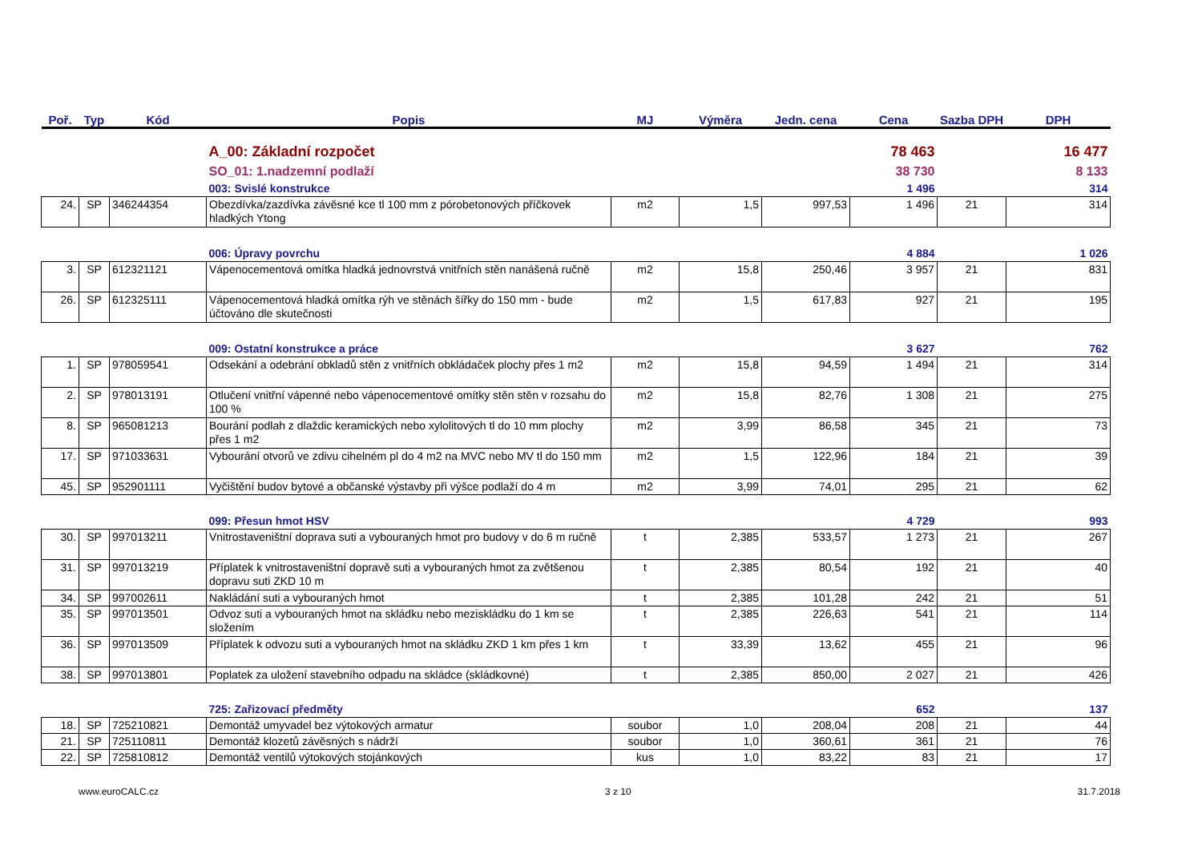| Poř. | Typ | Kód | Popis | MJ | Výměra | Jedn. cena | Cena | Sazba DPH | DPH |
| --- | --- | --- | --- | --- | --- | --- | --- | --- | --- |
| | | | A_00: Základní rozpočet | | | | 78 463 | | 16 477 |
| | | | SO_01: 1.nadzemní podlaží | | | | 38 730 | | 8 133 |
| | | | 003: Svislé konstrukce | | | | 1 496 | | 314 |
| 24. | SP | 346244354 | Obezdívka/zazdívka závěsné kce tl 100 mm z pórobetonových příčkovek hladkých Ytong | m2 | 1,5 | 997,53 | 1 496 | 21 | 314 |
| | | | 006: Úpravy povrchu | | | | 4 884 | | 1 026 |
| 3. | SP | 612321121 | Vápenocementová omítka hladká jednovrstvá vnitřních stěn nanášená ručně | m2 | 15,8 | 250,46 | 3 957 | 21 | 831 |
| 26. | SP | 612325111 | Vápenocementová hladká omítka rýh ve stěnách šířky do 150 mm - bude účtováno dle skutečnosti | m2 | 1,5 | 617,83 | 927 | 21 | 195 |
| | | | 009: Ostatní konstrukce a práce | | | | 3 627 | | 762 |
| 1. | SP | 978059541 | Odsekání a odebrání obkladů stěn z vnitřních obkládaček plochy přes 1 m2 | m2 | 15,8 | 94,59 | 1 494 | 21 | 314 |
| 2. | SP | 978013191 | Otlučení vnitřní vápenné nebo vápenocementové omítky stěn stěn v rozsahu do 100 % | m2 | 15,8 | 82,76 | 1 308 | 21 | 275 |
| 8. | SP | 965081213 | Bourání podlah z dlaždic keramických nebo xylolitových tl do 10 mm plochy přes 1 m2 | m2 | 3,99 | 86,58 | 345 | 21 | 73 |
| 17. | SP | 971033631 | Vybourání otvorů ve zdivu cihelném pl do 4 m2 na MVC nebo MV tl do 150 mm | m2 | 1,5 | 122,96 | 184 | 21 | 39 |
| 45. | SP | 952901111 | Vyčištění budov bytové a občanské výstavby při výšce podlaží do 4 m | m2 | 3,99 | 74,01 | 295 | 21 | 62 |
| | | | 099: Přesun hmot HSV | | | | 4 729 | | 993 |
| 30. | SP | 997013211 | Vnitrostaveništní doprava suti a vybouraných hmot pro budovy v do 6 m ručně | t | 2,385 | 533,57 | 1 273 | 21 | 267 |
| 31. | SP | 997013219 | Příplatek k vnitrostaveništní dopravě suti a vybouraných hmot za zvětšenou dopravu suti ZKD 10 m | t | 2,385 | 80,54 | 192 | 21 | 40 |
| 34. | SP | 997002611 | Nakládání suti a vybouraných hmot | t | 2,385 | 101,28 | 242 | 21 | 51 |
| 35. | SP | 997013501 | Odvoz suti a vybouraných hmot na skládku nebo meziskládku do 1 km se složením | t | 2,385 | 226,63 | 541 | 21 | 114 |
| 36. | SP | 997013509 | Příplatek k odvozu suti a vybouraných hmot na skládku ZKD 1 km přes 1 km | t | 33,39 | 13,62 | 455 | 21 | 96 |
| 38. | SP | 997013801 | Poplatek za uložení stavebního odpadu na skládce (skládkovné) | t | 2,385 | 850,00 | 2 027 | 21 | 426 |
| | | | 725: Zařizovací předměty | | | | 652 | | 137 |
| 18. | SP | 725210821 | Demontáž umyvadel bez výtokových armatur | soubor | 1,0 | 208,04 | 208 | 21 | 44 |
| 21. | SP | 725110811 | Demontáž klozetů závěsných s nádrží | soubor | 1,0 | 360,61 | 361 | 21 | 76 |
| 22. | SP | 725810812 | Demontáž ventilů výtokových stojánkových | kus | 1,0 | 83,22 | 83 | 21 | 17 |
www.euroCALC.cz 3 z 10 31.7.2018